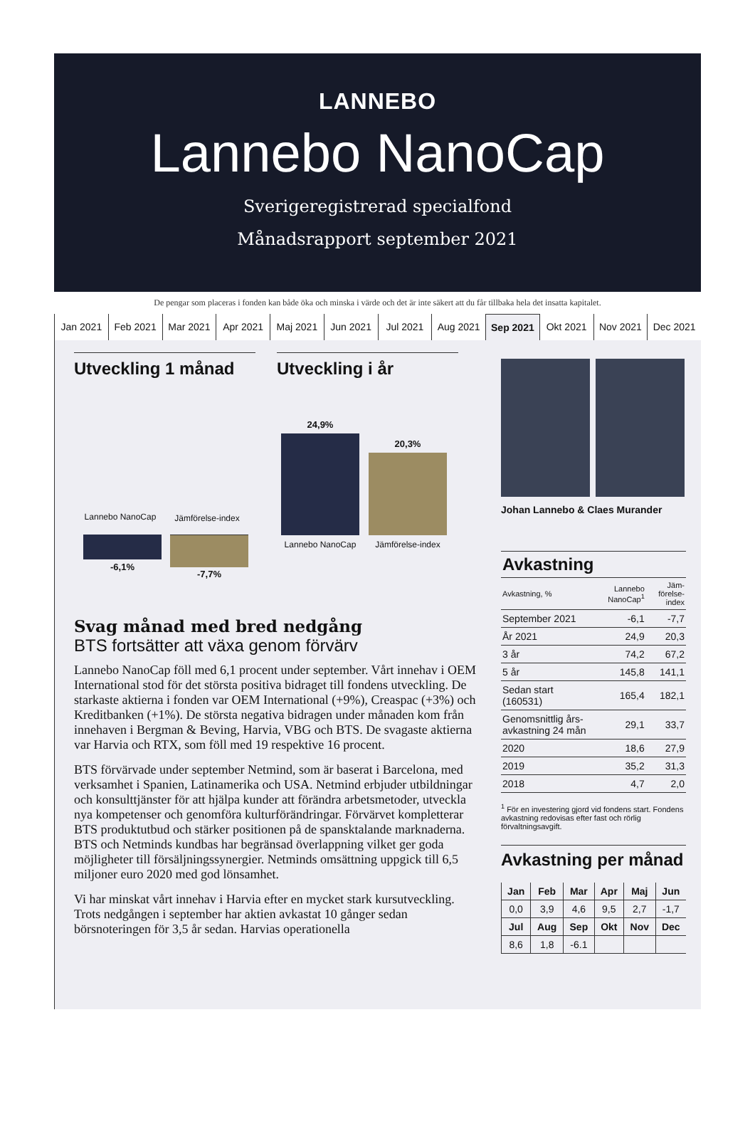LANNEBO
Lannebo NanoCap
Sverigeregistrerad specialfond
Månadsrapport september 2021
De pengar som placeras i fonden kan både öka och minska i värde och det är inte säkert att du får tillbaka hela det insatta kapitalet.
Jan 2021 Feb 2021 Mar 2021 Apr 2021 Maj 2021 Jun 2021 Jul 2021 Aug 2021 Sep 2021 Okt 2021 Nov 2021 Dec 2021
Utveckling 1 månad
Lannebo NanoCap
Jämförelse-index
-6,1%
-7,7%
Utveckling i år
24,9%
20,3%
Lannebo NanoCap
Jämförelse-index
Svag månad med bred nedgång
BTS fortsätter att växa genom förvärv
Lannebo NanoCap föll med 6,1 procent under september. Vårt innehav i OEM International stod för det största positiva bidraget till fondens utveckling. De starkaste aktierna i fonden var OEM International (+9%), Creaspac (+3%) och Kreditbanken (+1%). De största negativa bidragen under månaden kom från innehaven i Bergman & Beving, Harvia, VBG och BTS. De svagaste aktierna var Harvia och RTX, som föll med 19 respektive 16 procent.
BTS förvärvade under september Netmind, som är baserat i Barcelona, med verksamhet i Spanien, Latinamerika och USA. Netmind erbjuder utbildningar och konsulttjänster för att hjälpa kunder att förändra arbetsmetoder, utveckla nya kompetenser och genomföra kulturförändringar. Förvärvet kompletterar BTS produktutbud och stärker positionen på de spansktalande marknaderna. BTS och Netminds kundbas har begränsad överlappning vilket ger goda möjligheter till försäljningssynergier. Netminds omsättning uppgick till 6,5 miljoner euro 2020 med god lönsamhet.
Vi har minskat vårt innehav i Harvia efter en mycket stark kursutveckling. Trots nedgången i september har aktien avkastat 10 gånger sedan börsnoteringen för 3,5 år sedan. Harvias operationella
Johan Lannebo & Claes Murander
| Avkastning | | |
| --- | --- | --- |
| Avkastning, % | Lannebo NanoCap<sup>1</sup> | Jäm-förelse-index |
| September 2021 | -6,1 | -7,7 |
| År 2021 | 24,9 | 20,3 |
| 3 år | 74,2 | 67,2 |
| 5 år | 145,8 | 141,1 |
| Sedan start (160531) | 165,4 | 182,1 |
| Genomsnittlig års-avkastning 24 mån | 29,1 | 33,7 |
| 2020 | 18,6 | 27,9 |
| 2019 | 35,2 | 31,3 |
| 2018 | 4,7 | 2,0 |
<sup>1</sup> För en investering gjord vid fondens start. Fondens avkastning redovisas efter fast och rörlig förvaltningsavgift.
Avkastning per månad
| Jan | Feb | Mar | Apr | Maj | Jun |
| --- | --- | --- | --- | --- | --- |
| 0,0 | 3,9 | 4,6 | 9,5 | 2,7 | -1,7 |
| Jul | Aug | Sep | Okt | Nov | Dec |
| 8,6 | 1,8 | -6.1 | | | |